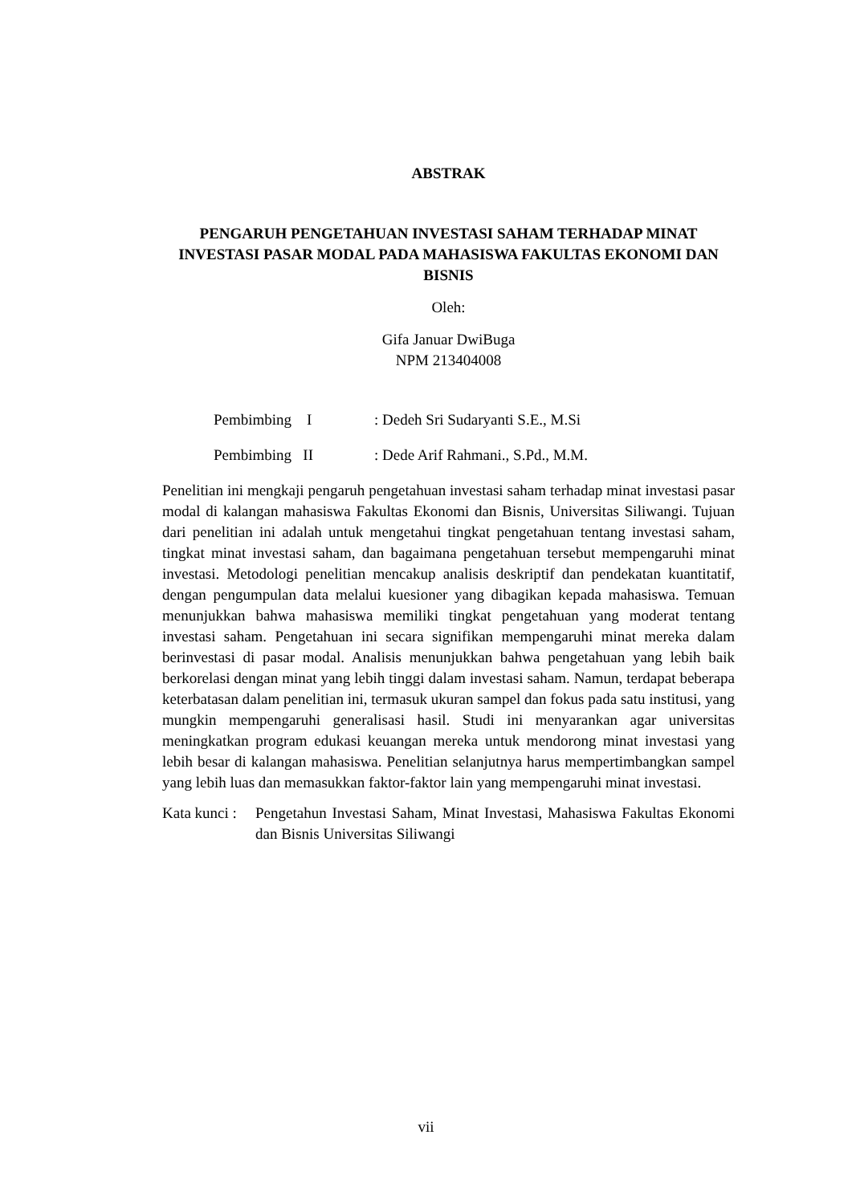ABSTRAK
PENGARUH PENGETAHUAN INVESTASI SAHAM TERHADAP MINAT INVESTASI PASAR MODAL PADA MAHASISWA FAKULTAS EKONOMI DAN BISNIS
Oleh:
Gifa Januar DwiBuga
NPM 213404008
Pembimbing I: Dedeh Sri Sudaryanti S.E., M.Si
Pembimbing II: Dede Arif Rahmani., S.Pd., M.M.
Penelitian ini mengkaji pengaruh pengetahuan investasi saham terhadap minat investasi pasar modal di kalangan mahasiswa Fakultas Ekonomi dan Bisnis, Universitas Siliwangi. Tujuan dari penelitian ini adalah untuk mengetahui tingkat pengetahuan tentang investasi saham, tingkat minat investasi saham, dan bagaimana pengetahuan tersebut mempengaruhi minat investasi. Metodologi penelitian mencakup analisis deskriptif dan pendekatan kuantitatif, dengan pengumpulan data melalui kuesioner yang dibagikan kepada mahasiswa. Temuan menunjukkan bahwa mahasiswa memiliki tingkat pengetahuan yang moderat tentang investasi saham. Pengetahuan ini secara signifikan mempengaruhi minat mereka dalam berinvestasi di pasar modal. Analisis menunjukkan bahwa pengetahuan yang lebih baik berkorelasi dengan minat yang lebih tinggi dalam investasi saham. Namun, terdapat beberapa keterbatasan dalam penelitian ini, termasuk ukuran sampel dan fokus pada satu institusi, yang mungkin mempengaruhi generalisasi hasil. Studi ini menyarankan agar universitas meningkatkan program edukasi keuangan mereka untuk mendorong minat investasi yang lebih besar di kalangan mahasiswa. Penelitian selanjutnya harus mempertimbangkan sampel yang lebih luas dan memasukkan faktor-faktor lain yang mempengaruhi minat investasi.
Kata kunci : Pengetahun Investasi Saham, Minat Investasi, Mahasiswa Fakultas Ekonomi dan Bisnis Universitas Siliwangi
vii